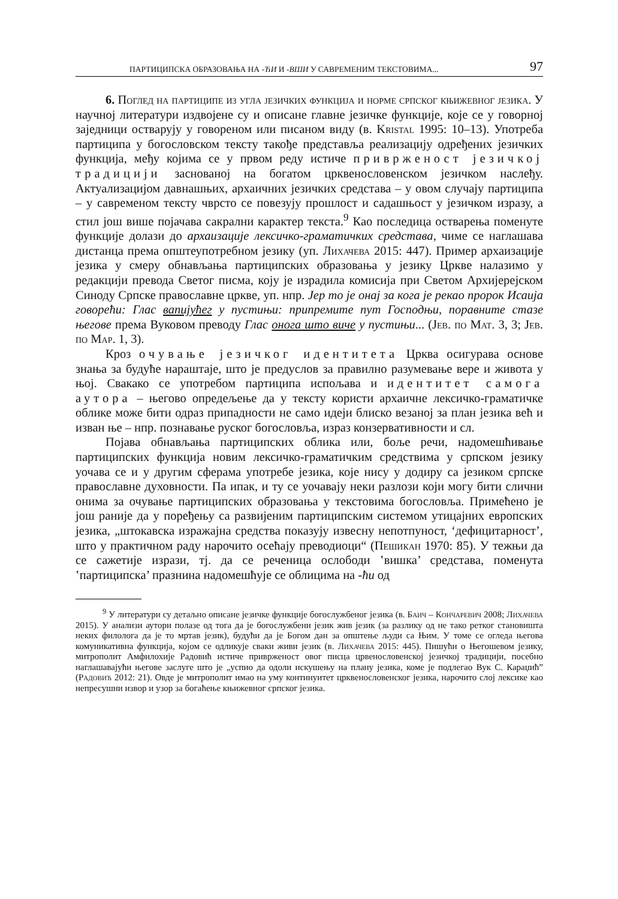ПАРТИЦИПСКА ОБРАЗОВАЊА НА -ЋИ И -ВШИ У САВРЕМЕНИМ ТЕКСТОВИМА... 97
6. Поглед на партиципе из угла језичких функција и норме српског књижевног језика. У научној литератури издвојене су и описане главне језичке функције, које се у говорној заједници остварују у говореном или писаном виду (в. Kristal 1995: 10–13). Употреба партиципа у богословском тексту такође представља реализацију одређених језичких функција, међу којима се у првом реду истиче привржeност језичкој традицији заснованој на богатом црквенословенском језичком наслеђу. Актуализацијом давнашњих, архаичних језичких средстава – у овом случају партиципа – у савременом тексту чврсто се повезују прошлост и садашњост у језичком изразу, а стил још више појачава сакрални карактер текста.<sup>9</sup> Као последица остварења поменуте функције долази до архаизације лексичко-граматичких средстава, чиме се наглашава дистанца према општеупотребном језику (уп. Лихачева 2015: 447). Пример архаизације језика у смеру обнављања партиципских образовања у језику Цркве налазимо у редакцији превода Светог писма, коју је израдила комисија при Светом Архијерејском Синоду Српске православне цркве, уп. нпр. Јер то је онај за кога је рекао пророк Исаија говорећи: Глас вапијућег у пустињи: припремите пут Господњи, поравните стазе његове према Вуковом преводу Глас онога што виче у пустињи... (Јев. по Мат. 3, 3; Јев. по Мар. 1, 3).
Кроз очување језичког идентитета Црква осигурава основе знања за будуће нараштаје, што је предуслов за правилно разумевање вере и живота у њој. Свакако се употребом партиципа испољава и идентитет самога аутора – његово опредељење да у тексту користи архаичне лексичко-граматичке облике може бити одраз припадности не само идеји блиско везаној за план језика већ и изван ње – нпр. познавање руског богословља, израз конзервативности и сл.
Појава обнављања партиципских облика или, боље речи, надомешћивање партиципских функција новим лексичко-граматичким средствима у српском језику уочава се и у другим сферама употребе језика, које нису у додиру са језиком српске православне духовности. Па ипак, и ту се уочавају неки разлози који могу бити слични онима за очување партиципских образовања у текстовима богословља. Примећено је још раније да у поређењу са развијеним партиципским системом утицајних европских језика, „штокавска изражајна средства показују извесну непотпуност, ‘дефицитарност’, што у практичном раду нарочито осећају преводиоци“ (Пешикан 1970: 85). У тежњи да се сажетије изрази, тј. да се реченица ослободи ‛вишка’ средстава, поменута ‛партиципска’ празнина надомешћује се облицима на -ћи од
<sup>9</sup> У литератури су детаљно описане језичке функције богослужбеног језика (в. Баич – Кончаревич 2008; Лихачева 2015). У анализи аутори полазе од тога да је богослужбени језик жив језик (за разлику од не тако ретког становишта неких филолога да је то мртав језик), будући да је Богом дан за општење људи са Њим. У томе се огледа његова комуникативна функција, којом се одликује сваки живи језик (в. Лихачева 2015: 445). Пишући о Његошевом језику, митрополит Амфилохије Радовић истиче приврженост овог писца црвенословенској језичкој традицији, посебно наглашавајући његове заслуге што је „успио да одоли искушењу на плану језика, коме је подлегао Вук С. Караџић” (Радовић 2012: 21). Овде је митрополит имао на уму континуитет црквенословенског језика, нарочито слој лексике као непресушни извор и узор за богаћење књижевног српског језика.